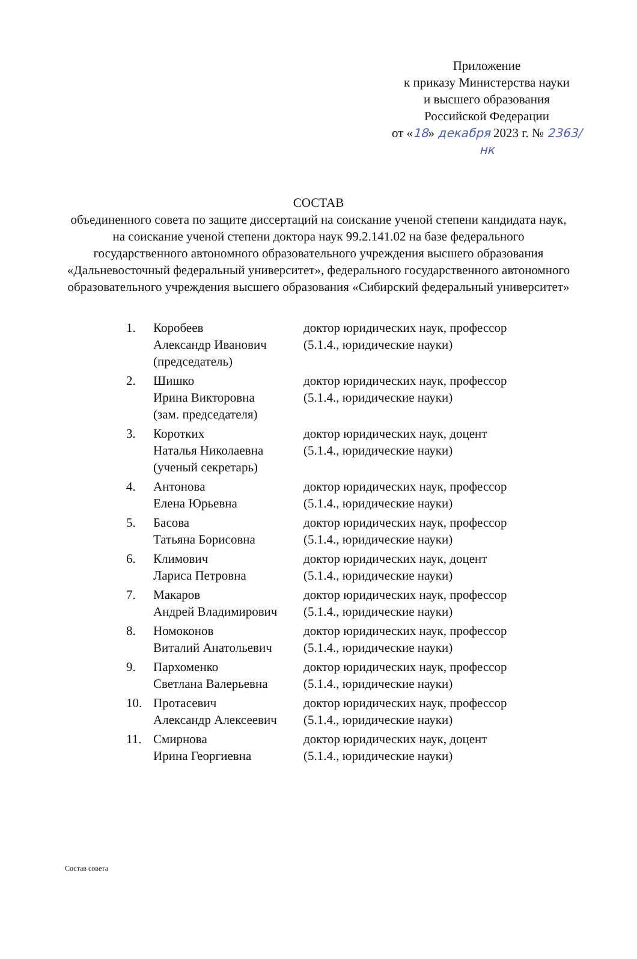Приложение
к приказу Министерства науки
и высшего образования
Российской Федерации
от «18» декабря 2023 г. № 2363/нк
СОСТАВ
объединенного совета по защите диссертаций на соискание ученой степени кандидата наук, на соискание ученой степени доктора наук 99.2.141.02 на базе федерального государственного автономного образовательного учреждения высшего образования «Дальневосточный федеральный университет», федерального государственного автономного образовательного учреждения высшего образования «Сибирский федеральный университет»
| 1. | Коробеев Александр Иванович (председатель) | доктор юридических наук, профессор (5.1.4., юридические науки) |
| 2. | Шишко Ирина Викторовна (зам. председателя) | доктор юридических наук, профессор (5.1.4., юридические науки) |
| 3. | Коротких Наталья Николаевна (ученый секретарь) | доктор юридических наук, доцент (5.1.4., юридические науки) |
| 4. | Антонова Елена Юрьевна | доктор юридических наук, профессор (5.1.4., юридические науки) |
| 5. | Басова Татьяна Борисовна | доктор юридических наук, профессор (5.1.4., юридические науки) |
| 6. | Климович Лариса Петровна | доктор юридических наук, доцент (5.1.4., юридические науки) |
| 7. | Макаров Андрей Владимирович | доктор юридических наук, профессор (5.1.4., юридические науки) |
| 8. | Номоконов Виталий Анатольевич | доктор юридических наук, профессор (5.1.4., юридические науки) |
| 9. | Пархоменко Светлана Валерьевна | доктор юридических наук, профессор (5.1.4., юридические науки) |
| 10. | Протасевич Александр Алексеевич | доктор юридических наук, профессор (5.1.4., юридические науки) |
| 11. | Смирнова Ирина Георгиевна | доктор юридических наук, доцент (5.1.4., юридические науки) |
Состав совета